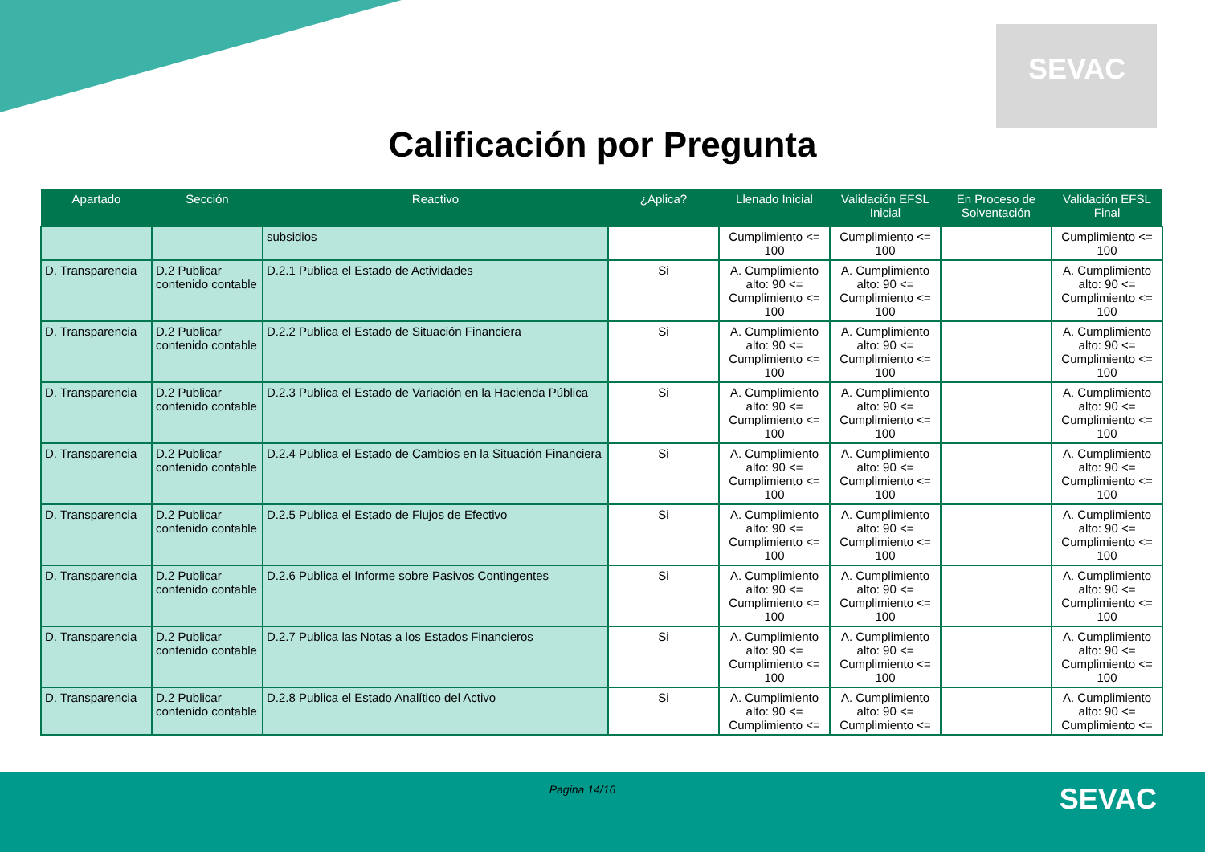SEVAC
Calificación por Pregunta
| Apartado | Sección | Reactivo | ¿Aplica? | Llenado Inicial | Validación EFSL Inicial | En Proceso de Solventación | Validación EFSL Final |
| --- | --- | --- | --- | --- | --- | --- | --- |
| | | subsidios | | Cumplimiento <= 100 | Cumplimiento <= 100 | | Cumplimiento <= 100 |
| D. Transparencia | D.2 Publicar contenido contable | D.2.1 Publica el Estado de Actividades | Si | A. Cumplimiento alto: 90 <= Cumplimiento <= 100 | A. Cumplimiento alto: 90 <= Cumplimiento <= 100 | | A. Cumplimiento alto: 90 <= Cumplimiento <= 100 |
| D. Transparencia | D.2 Publicar contenido contable | D.2.2 Publica el Estado de Situación Financiera | Si | A. Cumplimiento alto: 90 <= Cumplimiento <= 100 | A. Cumplimiento alto: 90 <= Cumplimiento <= 100 | | A. Cumplimiento alto: 90 <= Cumplimiento <= 100 |
| D. Transparencia | D.2 Publicar contenido contable | D.2.3 Publica el Estado de Variación en la Hacienda Pública | Si | A. Cumplimiento alto: 90 <= Cumplimiento <= 100 | A. Cumplimiento alto: 90 <= Cumplimiento <= 100 | | A. Cumplimiento alto: 90 <= Cumplimiento <= 100 |
| D. Transparencia | D.2 Publicar contenido contable | D.2.4 Publica el Estado de Cambios en la Situación Financiera | Si | A. Cumplimiento alto: 90 <= Cumplimiento <= 100 | A. Cumplimiento alto: 90 <= Cumplimiento <= 100 | | A. Cumplimiento alto: 90 <= Cumplimiento <= 100 |
| D. Transparencia | D.2 Publicar contenido contable | D.2.5 Publica el Estado de Flujos de Efectivo | Si | A. Cumplimiento alto: 90 <= Cumplimiento <= 100 | A. Cumplimiento alto: 90 <= Cumplimiento <= 100 | | A. Cumplimiento alto: 90 <= Cumplimiento <= 100 |
| D. Transparencia | D.2 Publicar contenido contable | D.2.6 Publica el Informe sobre Pasivos Contingentes | Si | A. Cumplimiento alto: 90 <= Cumplimiento <= 100 | A. Cumplimiento alto: 90 <= Cumplimiento <= 100 | | A. Cumplimiento alto: 90 <= Cumplimiento <= 100 |
| D. Transparencia | D.2 Publicar contenido contable | D.2.7 Publica las Notas a los Estados Financieros | Si | A. Cumplimiento alto: 90 <= Cumplimiento <= 100 | A. Cumplimiento alto: 90 <= Cumplimiento <= 100 | | A. Cumplimiento alto: 90 <= Cumplimiento <= 100 |
| D. Transparencia | D.2 Publicar contenido contable | D.2.8 Publica el Estado Analítico del Activo | Si | A. Cumplimiento alto: 90 <= Cumplimiento <= | A. Cumplimiento alto: 90 <= Cumplimiento <= | | A. Cumplimiento alto: 90 <= Cumplimiento <= |
Pagina 14/16 SEVAC